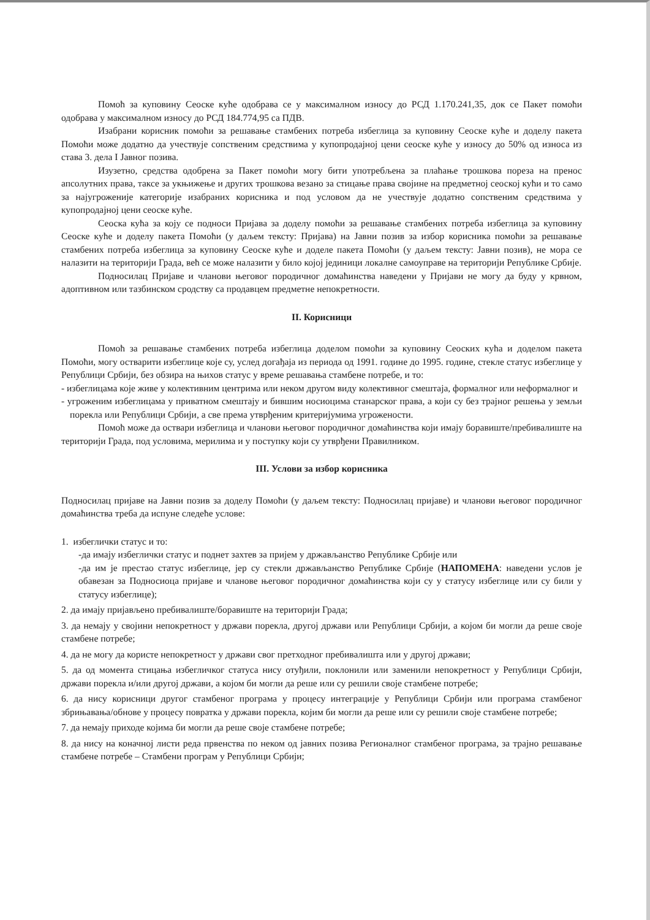Помоћ за куповину Сеоске куће одобрава се у максималном износу до РСД 1.170.241,35, док се Пакет помоћи одобрава у максималном износу до РСД 184.774,95 са ПДВ.
Изабрани корисник помоћи за решавање стамбених потреба избеглица за куповину Сеоске куће и доделу пакета Помоћи може додатно да учествује сопственим средствима у купопродајној цени сеоске куће у износу до 50% од износа из става 3. дела I Јавног позива.
Изузетно, средства одобрена за Пакет помоћи могу бити употребљена за плаћање трошкова пореза на пренос апсолутних права, таксе за укњижење и других трошкова везано за стицање права својине на предметној сеоској кући и то само за најугроженије категорије изабраних корисника и под условом да не учествује додатно сопственим средствима у купопродајној цени сеоске куће.
Сеоска кућа за коју се подноси Пријава за доделу помоћи за решавање стамбених потреба избеглица за куповину Сеоске куће и доделу пакета Помоћи (у даљем тексту: Пријава) на Јавни позив за избор корисника помоћи за решавање стамбених потреба избеглица за куповину Сеоске куће и доделе пакета Помоћи (у даљем тексту: Јавни позив), не мора се налазити на територији Града, већ се може налазити у било којој јединици локалне самоуправе на територији Републике Србије.
Подносилац Пријаве и чланови његовог породичног домаћинства наведени у Пријави не могу да буду у крвном, адоптивном или тазбинском сродству са продавцем предметне непокретности.
II. Корисници
Помоћ за решавање стамбених потреба избеглица доделом помоћи за куповину Сеоских кућа и доделом пакета Помоћи, могу остварити избеглице које су, услед догађаја из периода од 1991. године до 1995. године, стекле статус избеглице у Републици Србији, без обзира на њихов статус у време решавања стамбене потребе, и то:
- избеглицама које живе у колективним центрима или неком другом виду колективног смештаја, формалног или неформалног и
- угроженим избеглицама у приватном смештају и бившим носиоцима станарског права, а који су без трајног решења у земљи порекла или Републици Србији, а све према утврђеним критеријумима угрожености.
Помоћ може да оствари избеглица и чланови његовог породичног домаћинства који имају боравиште/пребивалиште на територији Града, под условима, мерилима и у поступку који су утврђени Правилником.
III. Услови за избор корисника
Подносилац пријаве на Јавни позив за доделу Помоћи (у даљем тексту: Подносилац пријаве) и чланови његовог породичног домаћинства треба да испуне следеће услове:
1. избеглички статус и то:
-да имају избеглички статус и поднет захтев за пријем у држављанство Републике Србије или
-да им је престао статус избеглице, јер су стекли држављанство Републике Србије (НАПОМЕНА: наведени услов је обавезан за Подносиоца пријаве и чланове његовог породичног домаћинства који су у статусу избеглице или су били у статусу избеглице);
2. да имају пријављено пребивалиште/боравиште на територији Града;
3. да немају у својини непокретност у држави порекла, другој држави или Републици Србији, а којом би могли да реше своје стамбене потребе;
4. да не могу да користе непокретност у држави свог претходног пребивалишта или у другој држави;
5. да од момента стицања избегличког статуса нису отуђили, поклонили или заменили непокретност у Републици Србији, држави порекла и/или другој држави, а којом би могли да реше или су решили своје стамбене потребе;
6. да нису корисници другог стамбеног програма у процесу интеграције у Републици Србији или програма стамбеног збрињавања/обнове у процесу повратка у држави порекла, којим би могли да реше или су решили своје стамбене потребе;
7. да немају приходе којима би могли да реше своје стамбене потребе;
8. да нису на коначној листи реда првенства по неком од јавних позива Регионалног стамбеног програма, за трајно решавање стамбене потребе – Стамбени програм у Републици Србији;